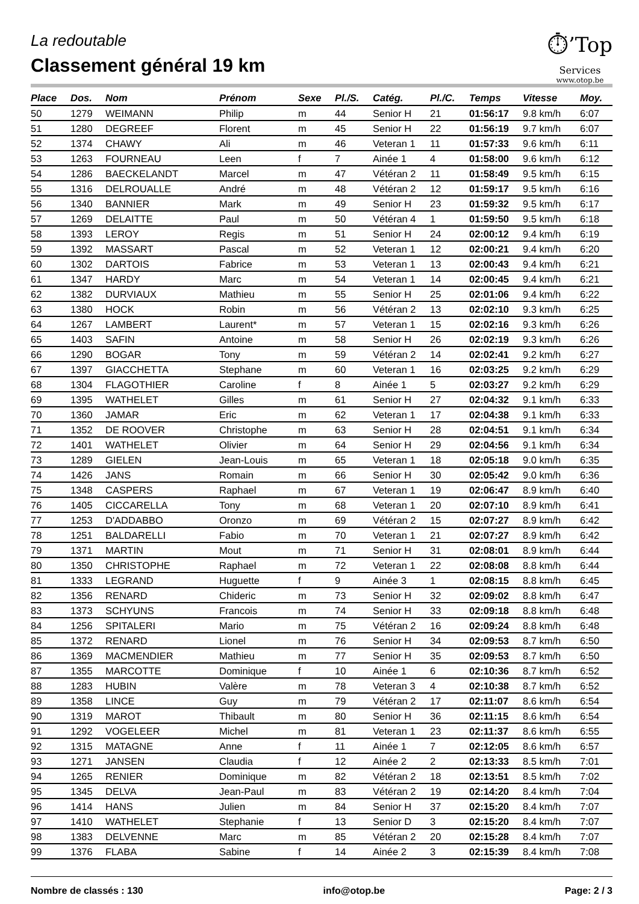La redoutable
Classement général 19 km
⏱’Top
Services
www.otop.be
| Place | Dos. | Nom | Prénom | Sexe | Pl./S. | Catég. | Pl./C. | Temps | Vitesse | Moy. |
| --- | --- | --- | --- | --- | --- | --- | --- | --- | --- | --- |
| 50 | 1279 | WEIMANN | Philip | m | 44 | Senior H | 21 | 01:56:17 | 9.8 km/h | 6:07 |
| 51 | 1280 | DEGREEF | Florent | m | 45 | Senior H | 22 | 01:56:19 | 9.7 km/h | 6:07 |
| 52 | 1374 | CHAWY | Ali | m | 46 | Veteran 1 | 11 | 01:57:33 | 9.6 km/h | 6:11 |
| 53 | 1263 | FOURNEAU | Leen | f | 7 | Ainée 1 | 4 | 01:58:00 | 9.6 km/h | 6:12 |
| 54 | 1286 | BAECKELANDT | Marcel | m | 47 | Vétéran 2 | 11 | 01:58:49 | 9.5 km/h | 6:15 |
| 55 | 1316 | DELROUALLE | André | m | 48 | Vétéran 2 | 12 | 01:59:17 | 9.5 km/h | 6:16 |
| 56 | 1340 | BANNIER | Mark | m | 49 | Senior H | 23 | 01:59:32 | 9.5 km/h | 6:17 |
| 57 | 1269 | DELAITTE | Paul | m | 50 | Vétéran 4 | 1 | 01:59:50 | 9.5 km/h | 6:18 |
| 58 | 1393 | LEROY | Regis | m | 51 | Senior H | 24 | 02:00:12 | 9.4 km/h | 6:19 |
| 59 | 1392 | MASSART | Pascal | m | 52 | Veteran 1 | 12 | 02:00:21 | 9.4 km/h | 6:20 |
| 60 | 1302 | DARTOIS | Fabrice | m | 53 | Veteran 1 | 13 | 02:00:43 | 9.4 km/h | 6:21 |
| 61 | 1347 | HARDY | Marc | m | 54 | Veteran 1 | 14 | 02:00:45 | 9.4 km/h | 6:21 |
| 62 | 1382 | DURVIAUX | Mathieu | m | 55 | Senior H | 25 | 02:01:06 | 9.4 km/h | 6:22 |
| 63 | 1380 | HOCK | Robin | m | 56 | Vétéran 2 | 13 | 02:02:10 | 9.3 km/h | 6:25 |
| 64 | 1267 | LAMBERT | Laurent* | m | 57 | Veteran 1 | 15 | 02:02:16 | 9.3 km/h | 6:26 |
| 65 | 1403 | SAFIN | Antoine | m | 58 | Senior H | 26 | 02:02:19 | 9.3 km/h | 6:26 |
| 66 | 1290 | BOGAR | Tony | m | 59 | Vétéran 2 | 14 | 02:02:41 | 9.2 km/h | 6:27 |
| 67 | 1397 | GIACCHETTA | Stephane | m | 60 | Veteran 1 | 16 | 02:03:25 | 9.2 km/h | 6:29 |
| 68 | 1304 | FLAGOTHIER | Caroline | f | 8 | Ainée 1 | 5 | 02:03:27 | 9.2 km/h | 6:29 |
| 69 | 1395 | WATHELET | Gilles | m | 61 | Senior H | 27 | 02:04:32 | 9.1 km/h | 6:33 |
| 70 | 1360 | JAMAR | Eric | m | 62 | Veteran 1 | 17 | 02:04:38 | 9.1 km/h | 6:33 |
| 71 | 1352 | DE ROOVER | Christophe | m | 63 | Senior H | 28 | 02:04:51 | 9.1 km/h | 6:34 |
| 72 | 1401 | WATHELET | Olivier | m | 64 | Senior H | 29 | 02:04:56 | 9.1 km/h | 6:34 |
| 73 | 1289 | GIELEN | Jean-Louis | m | 65 | Veteran 1 | 18 | 02:05:18 | 9.0 km/h | 6:35 |
| 74 | 1426 | JANS | Romain | m | 66 | Senior H | 30 | 02:05:42 | 9.0 km/h | 6:36 |
| 75 | 1348 | CASPERS | Raphael | m | 67 | Veteran 1 | 19 | 02:06:47 | 8.9 km/h | 6:40 |
| 76 | 1405 | CICCARELLA | Tony | m | 68 | Veteran 1 | 20 | 02:07:10 | 8.9 km/h | 6:41 |
| 77 | 1253 | D'ADDABBO | Oronzo | m | 69 | Vétéran 2 | 15 | 02:07:27 | 8.9 km/h | 6:42 |
| 78 | 1251 | BALDARELLI | Fabio | m | 70 | Veteran 1 | 21 | 02:07:27 | 8.9 km/h | 6:42 |
| 79 | 1371 | MARTIN | Mout | m | 71 | Senior H | 31 | 02:08:01 | 8.9 km/h | 6:44 |
| 80 | 1350 | CHRISTOPHE | Raphael | m | 72 | Veteran 1 | 22 | 02:08:08 | 8.8 km/h | 6:44 |
| 81 | 1333 | LEGRAND | Huguette | f | 9 | Ainée 3 | 1 | 02:08:15 | 8.8 km/h | 6:45 |
| 82 | 1356 | RENARD | Chideric | m | 73 | Senior H | 32 | 02:09:02 | 8.8 km/h | 6:47 |
| 83 | 1373 | SCHYUNS | Francois | m | 74 | Senior H | 33 | 02:09:18 | 8.8 km/h | 6:48 |
| 84 | 1256 | SPITALERI | Mario | m | 75 | Vétéran 2 | 16 | 02:09:24 | 8.8 km/h | 6:48 |
| 85 | 1372 | RENARD | Lionel | m | 76 | Senior H | 34 | 02:09:53 | 8.7 km/h | 6:50 |
| 86 | 1369 | MACMENDIER | Mathieu | m | 77 | Senior H | 35 | 02:09:53 | 8.7 km/h | 6:50 |
| 87 | 1355 | MARCOTTE | Dominique | f | 10 | Ainée 1 | 6 | 02:10:36 | 8.7 km/h | 6:52 |
| 88 | 1283 | HUBIN | Valère | m | 78 | Veteran 3 | 4 | 02:10:38 | 8.7 km/h | 6:52 |
| 89 | 1358 | LINCE | Guy | m | 79 | Vétéran 2 | 17 | 02:11:07 | 8.6 km/h | 6:54 |
| 90 | 1319 | MAROT | Thibault | m | 80 | Senior H | 36 | 02:11:15 | 8.6 km/h | 6:54 |
| 91 | 1292 | VOGELEER | Michel | m | 81 | Veteran 1 | 23 | 02:11:37 | 8.6 km/h | 6:55 |
| 92 | 1315 | MATAGNE | Anne | f | 11 | Ainée 1 | 7 | 02:12:05 | 8.6 km/h | 6:57 |
| 93 | 1271 | JANSEN | Claudia | f | 12 | Ainée 2 | 2 | 02:13:33 | 8.5 km/h | 7:01 |
| 94 | 1265 | RENIER | Dominique | m | 82 | Vétéran 2 | 18 | 02:13:51 | 8.5 km/h | 7:02 |
| 95 | 1345 | DELVA | Jean-Paul | m | 83 | Vétéran 2 | 19 | 02:14:20 | 8.4 km/h | 7:04 |
| 96 | 1414 | HANS | Julien | m | 84 | Senior H | 37 | 02:15:20 | 8.4 km/h | 7:07 |
| 97 | 1410 | WATHELET | Stephanie | f | 13 | Senior D | 3 | 02:15:20 | 8.4 km/h | 7:07 |
| 98 | 1383 | DELVENNE | Marc | m | 85 | Vétéran 2 | 20 | 02:15:28 | 8.4 km/h | 7:07 |
| 99 | 1376 | FLABA | Sabine | f | 14 | Ainée 2 | 3 | 02:15:39 | 8.4 km/h | 7:08 |
Nombre de classés : 130 info@otop.be Page: 2 / 3